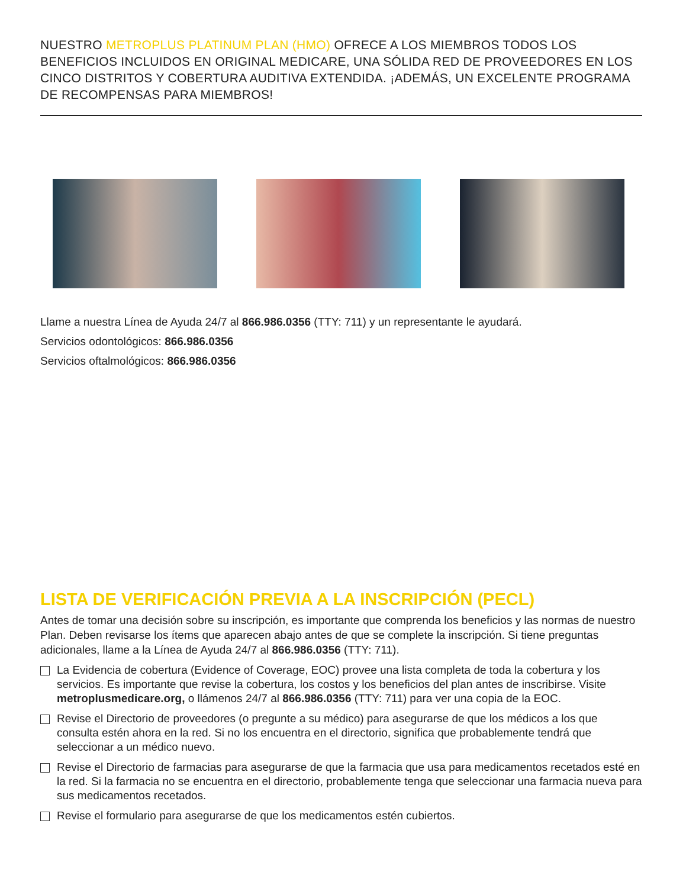NUESTRO METROPLUS PLATINUM PLAN (HMO) OFRECE A LOS MIEMBROS TODOS LOS BENEFICIOS INCLUIDOS EN ORIGINAL MEDICARE, UNA SÓLIDA RED DE PROVEEDORES EN LOS CINCO DISTRITOS Y COBERTURA AUDITIVA EXTENDIDA. ¡ADEMÁS, UN EXCELENTE PROGRAMA DE RECOMPENSAS PARA MIEMBROS!
Llame a nuestra Línea de Ayuda 24/7 al 866.986.0356 (TTY: 711) y un representante le ayudará.
Servicios odontológicos: 866.986.0356
Servicios oftalmológicos: 866.986.0356
LISTA DE VERIFICACIÓN PREVIA A LA INSCRIPCIÓN (PECL)
Antes de tomar una decisión sobre su inscripción, es importante que comprenda los beneficios y las normas de nuestro Plan. Deben revisarse los ítems que aparecen abajo antes de que se complete la inscripción. Si tiene preguntas adicionales, llame a la Línea de Ayuda 24/7 al 866.986.0356 (TTY: 711).
La Evidencia de cobertura (Evidence of Coverage, EOC) provee una lista completa de toda la cobertura y los servicios. Es importante que revise la cobertura, los costos y los beneficios del plan antes de inscribirse. Visite metroplusmedicare.org, o llámenos 24/7 al 866.986.0356 (TTY: 711) para ver una copia de la EOC.
Revise el Directorio de proveedores (o pregunte a su médico) para asegurarse de que los médicos a los que consulta estén ahora en la red. Si no los encuentra en el directorio, significa que probablemente tendrá que seleccionar a un médico nuevo.
Revise el Directorio de farmacias para asegurarse de que la farmacia que usa para medicamentos recetados esté en la red. Si la farmacia no se encuentra en el directorio, probablemente tenga que seleccionar una farmacia nueva para sus medicamentos recetados.
Revise el formulario para asegurarse de que los medicamentos estén cubiertos.